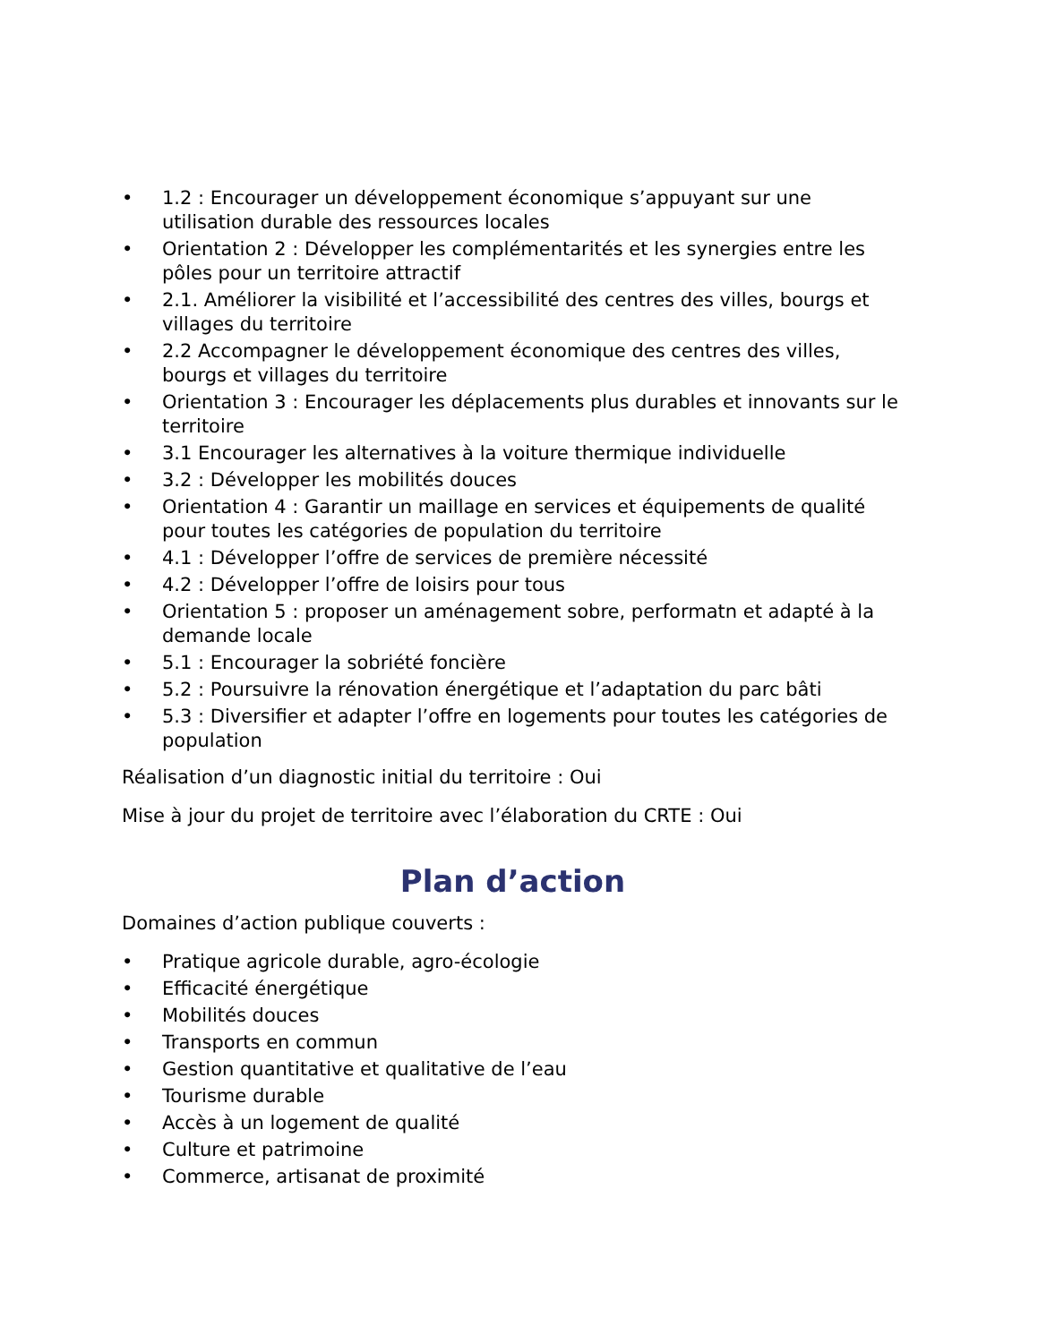• 1.2 : Encourager un développement économique s’appuyant sur une utilisation durable des ressources locales
• Orientation 2 : Développer les complémentarités et les synergies entre les pôles pour un territoire attractif
• 2.1. Améliorer la visibilité et l’accessibilité des centres des villes, bourgs et villages du territoire
• 2.2 Accompagner le développement économique des centres des villes, bourgs et villages du territoire
• Orientation 3 : Encourager les déplacements plus durables et innovants sur le territoire
• 3.1 Encourager les alternatives à la voiture thermique individuelle
• 3.2 : Développer les mobilités douces
• Orientation 4 : Garantir un maillage en services et équipements de qualité pour toutes les catégories de population du territoire
• 4.1 : Développer l’offre de services de première nécessité
• 4.2 : Développer l’offre de loisirs pour tous
• Orientation 5 : proposer un aménagement sobre, performatn et adapté à la demande locale
• 5.1 : Encourager la sobriété foncière
• 5.2 : Poursuivre la rénovation énergétique et l’adaptation du parc bâti
• 5.3 : Diversifier et adapter l’offre en logements pour toutes les catégories de population
Réalisation d’un diagnostic initial du territoire : Oui
Mise à jour du projet de territoire avec l’élaboration du CRTE : Oui
Plan d’action
Domaines d’action publique couverts :
• Pratique agricole durable, agro-écologie
• Efficacité énergétique
• Mobilités douces
• Transports en commun
• Gestion quantitative et qualitative de l’eau
• Tourisme durable
• Accès à un logement de qualité
• Culture et patrimoine
• Commerce, artisanat de proximité